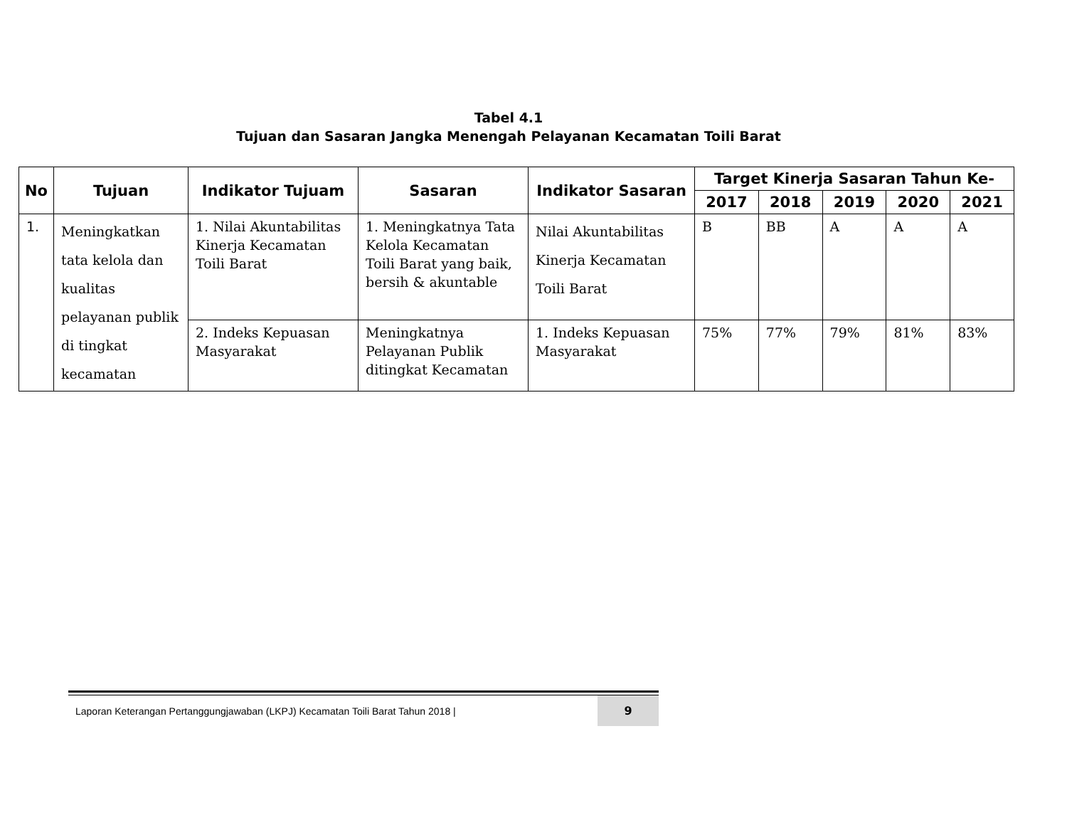Tabel 4.1
Tujuan dan Sasaran Jangka Menengah Pelayanan Kecamatan Toili Barat
| No | Tujuan | Indikator Tujuam | Sasaran | Indikator Sasaran | Target Kinerja Sasaran Tahun Ke- | | | | |
| --- | --- | --- | --- | --- | --- | --- | --- | --- | --- |
| | | | | | 2017 | 2018 | 2019 | 2020 | 2021 |
| 1. | Meningkatkan tata kelola dan kualitas pelayanan publik di tingkat kecamatan | 1. Nilai Akuntabilitas Kinerja Kecamatan Toili Barat | 1. Meningkatnya Tata Kelola Kecamatan Toili Barat yang baik, bersih & akuntable | Nilai Akuntabilitas Kinerja Kecamatan Toili Barat | B | BB | A | A | A |
| | | 2. Indeks Kepuasan Masyarakat | Meningkatnya Pelayanan Publik ditingkat Kecamatan | 1. Indeks Kepuasan Masyarakat | 75% | 77% | 79% | 81% | 83% |
Laporan Keterangan Pertanggungjawaban (LKPJ) Kecamatan Toili Barat Tahun 2018 | 9